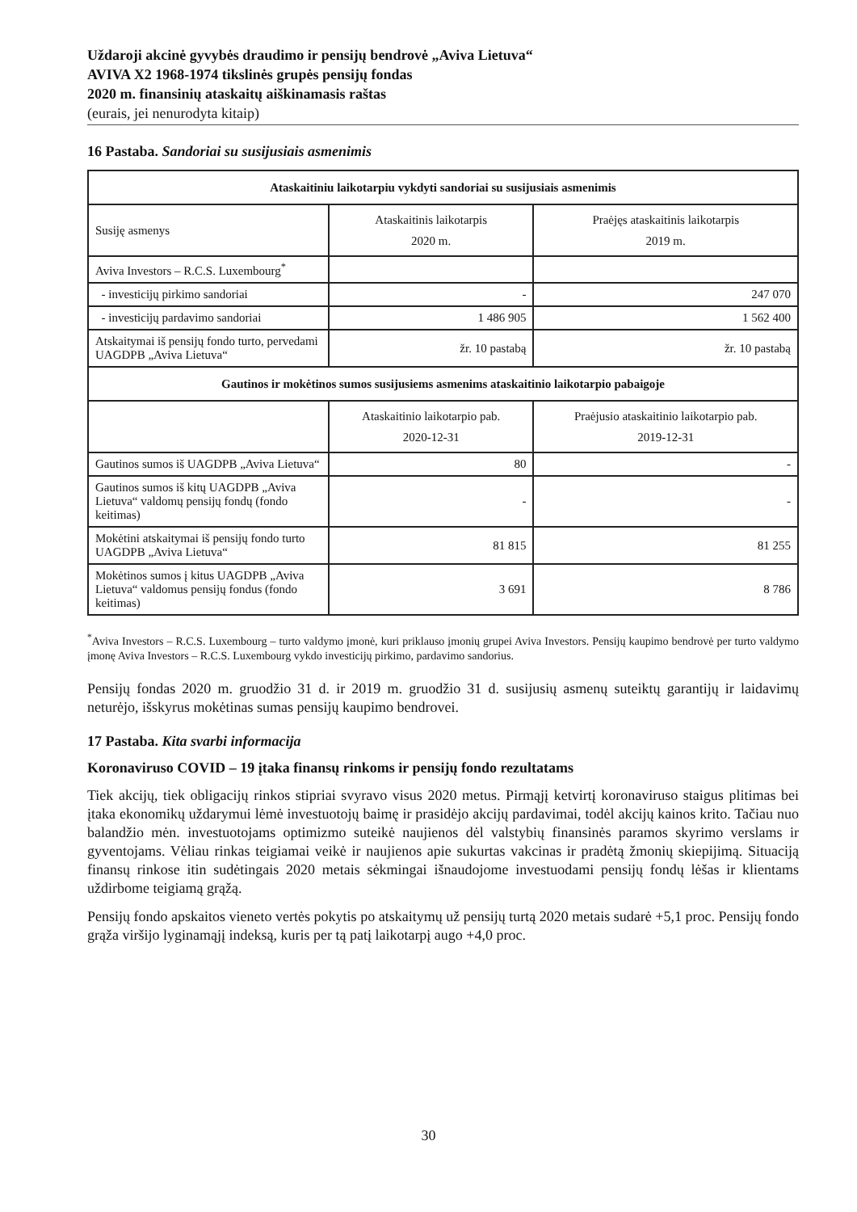Uždaroji akcinė gyvybės draudimo ir pensijų bendrovė „Aviva Lietuva“
AVIVA X2 1968-1974 tikslinės grupės pensijų fondas
2020 m. finansinių ataskaitų aiškinamasis raštas
(eurais, jei nenurodyta kitaip)
16 Pastaba. Sandoriai su susijusiais asmenimis
| Ataskaitiniu laikotarpiu vykdyti sandoriai su susijusiais asmenimis | | |
| --- | --- | --- |
| Susiję asmenys | Ataskaitinis laikotarpis 2020 m. | Praėjęs ataskaitinis laikotarpis 2019 m. |
| Aviva Investors – R.C.S. Luxembourg<sup>*</sup> | | |
| - investicijų pirkimo sandoriai | - | 247 070 |
| - investicijų pardavimo sandoriai | 1 486 905 | 1 562 400 |
| Atskaitymai iš pensijų fondo turto, pervedami UAGDPB „Aviva Lietuva“ | žr. 10 pastabą | žr. 10 pastabą |
| Gautinos ir mokėtinos sumos susijusiems asmenims ataskaitinio laikotarpio pabaigoje | | |
| | Ataskaitinio laikotarpio pab. 2020-12-31 | Praėjusio ataskaitinio laikotarpio pab. 2019-12-31 |
| Gautinos sumos iš UAGDPB „Aviva Lietuva“ | 80 | - |
| Gautinos sumos iš kitų UAGDPB „Aviva Lietuva“ valdomų pensijų fondų (fondo keitimas) | - | - |
| Mokėtini atskaitymai iš pensijų fondo turto UAGDPB „Aviva Lietuva“ | 81 815 | 81 255 |
| Mokėtinos sumos į kitus UAGDPB „Aviva Lietuva“ valdomus pensijų fondus (fondo keitimas) | 3 691 | 8 786 |
<sup>*</sup> Aviva Investors – R.C.S. Luxembourg – turto valdymo įmonė, kuri priklauso įmonių grupei Aviva Investors. Pensijų kaupimo bendrovė per turto valdymo įmonę Aviva Investors – R.C.S. Luxembourg vykdo investicijų pirkimo, pardavimo sandorius.
Pensijų fondas 2020 m. gruodžio 31 d. ir 2019 m. gruodžio 31 d. susijusių asmenų suteiktų garantijų ir laidavimų neturėjo, išskyrus mokėtinas sumas pensijų kaupimo bendrovei.
17 Pastaba. Kita svarbi informacija
Koronaviruso COVID – 19 įtaka finansų rinkoms ir pensijų fondo rezultatams
Tiek akcijų, tiek obligacijų rinkos stipriai svyravo visus 2020 metus. Pirmąjį ketvirtį koronaviruso staigus plitimas bei įtaka ekonomikų uždarymui lėmė investuotojų baimę ir prasidėjo akcijų pardavimai, todėl akcijų kainos krito. Tačiau nuo balandžio mėn. investuotojams optimizmo suteikė naujienos dėl valstybių finansinės paramos skyrimo verslams ir gyventojams. Vėliau rinkas teigiamai veikė ir naujienos apie sukurtas vakcinas ir pradėtą žmonių skiepijimą. Situaciją finansų rinkose itin sudėtingais 2020 metais sėkmingai išnaudojome investuodami pensijų fondų lėšas ir klientams uždirbome teigiamą grąžą.
Pensijų fondo apskaitos vieneto vertės pokytis po atskaitymų už pensijų turtą 2020 metais sudarė +5,1 proc. Pensijų fondo grąža viršijo lyginamąjį indeksą, kuris per tą patį laikotarpį augo +4,0 proc.
30